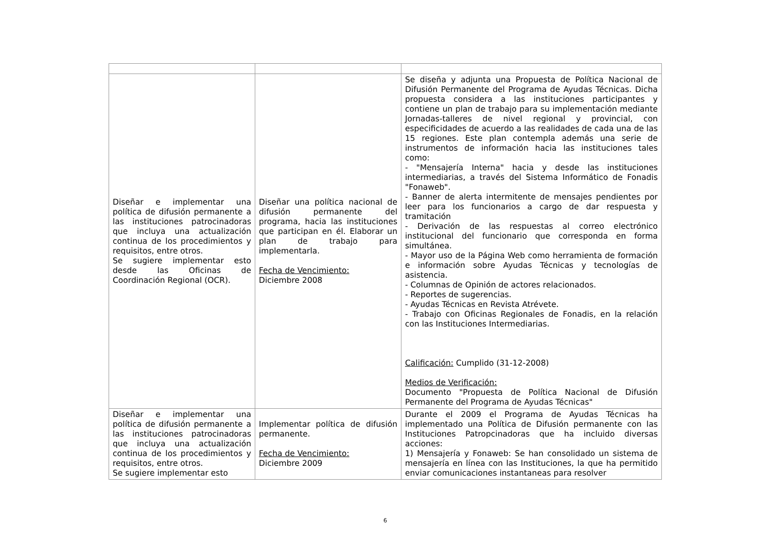| Diseñar e implementar una política de difusión permanente a las instituciones patrocinadoras que incluya una actualización continua de los procedimientos y requisitos, entre otros. Se sugiere implementar esto desde las Oficinas de Coordinación Regional (OCR). | Diseñar una política nacional de difusión permanente del programa, hacia las instituciones que participan en él. Elaborar un plan de trabajo para implementarla. Fecha de Vencimiento: Diciembre 2008 | Se diseña y adjunta una Propuesta de Política Nacional de Difusión Permanente del Programa de Ayudas Técnicas. Dicha propuesta considera a las instituciones participantes y contiene un plan de trabajo para su implementación mediante Jornadas-talleres de nivel regional y provincial, con especificidades de acuerdo a las realidades de cada una de las 15 regiones. Este plan contempla además una serie de instrumentos de información hacia las instituciones tales como: - "Mensajería Interna" hacia y desde las instituciones intermediarias, a través del Sistema Informático de Fonadis "Fonaweb". - Banner de alerta intermitente de mensajes pendientes por leer para los funcionarios a cargo de dar respuesta y tramitación - Derivación de las respuestas al correo electrónico institucional del funcionario que corresponda en forma simultánea. - Mayor uso de la Página Web como herramienta de formación e información sobre Ayudas Técnicas y tecnologías de asistencia. - Columnas de Opinión de actores relacionados. - Reportes de sugerencias. - Ayudas Técnicas en Revista Atrévete. - Trabajo con Oficinas Regionales de Fonadis, en la relación con las Instituciones Intermediarias. Calificación: Cumplido (31-12-2008) Medios de Verificación: Documento "Propuesta de Política Nacional de Difusión Permanente del Programa de Ayudas Técnicas" |
| Diseñar e implementar una política de difusión permanente a las instituciones patrocinadoras que incluya una actualización continua de los procedimientos y requisitos, entre otros. Se sugiere implementar esto | Implementar política de difusión permanente. Fecha de Vencimiento: Diciembre 2009 | Durante el 2009 el Programa de Ayudas Técnicas ha implementado una Política de Difusión permanente con las Instituciones Patropcinadoras que ha incluido diversas acciones: 1) Mensajería y Fonaweb: Se han consolidado un sistema de mensajería en línea con las Instituciones, la que ha permitido enviar comunicaciones instantaneas para resolver |
6